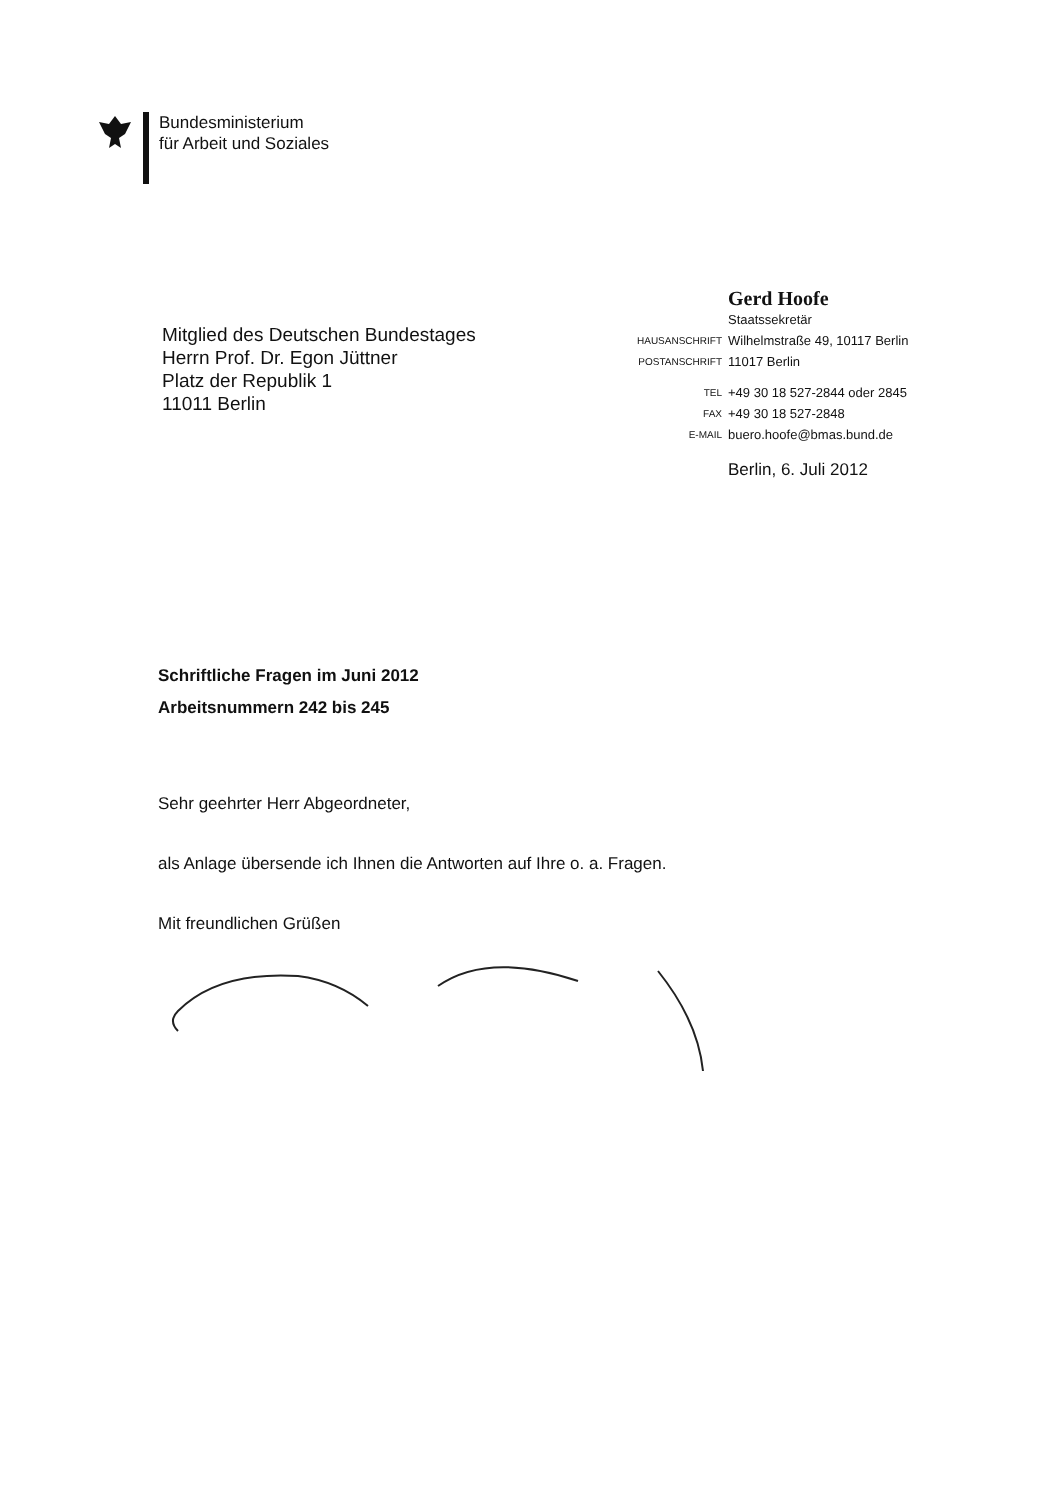Bundesministerium
für Arbeit und Soziales
Mitglied des Deutschen Bundestages
Herrn Prof. Dr. Egon Jüttner
Platz der Republik 1
11011 Berlin
| | Gerd Hoofe |
| | Staatssekretär |
| HAUSANSCHRIFT | Wilhelmstraße 49, 10117 Berlin |
| POSTANSCHRIFT | 11017 Berlin |
| TEL | +49 30 18 527-2844 oder 2845 |
| FAX | +49 30 18 527-2848 |
| E-MAIL | buero.hoofe@bmas.bund.de |
| | Berlin, 6. Juli 2012 |
Schriftliche Fragen im Juni 2012
Arbeitsnummern 242 bis 245
Sehr geehrter Herr Abgeordneter,
als Anlage übersende ich Ihnen die Antworten auf Ihre o. a. Fragen.
Mit freundlichen Grüßen